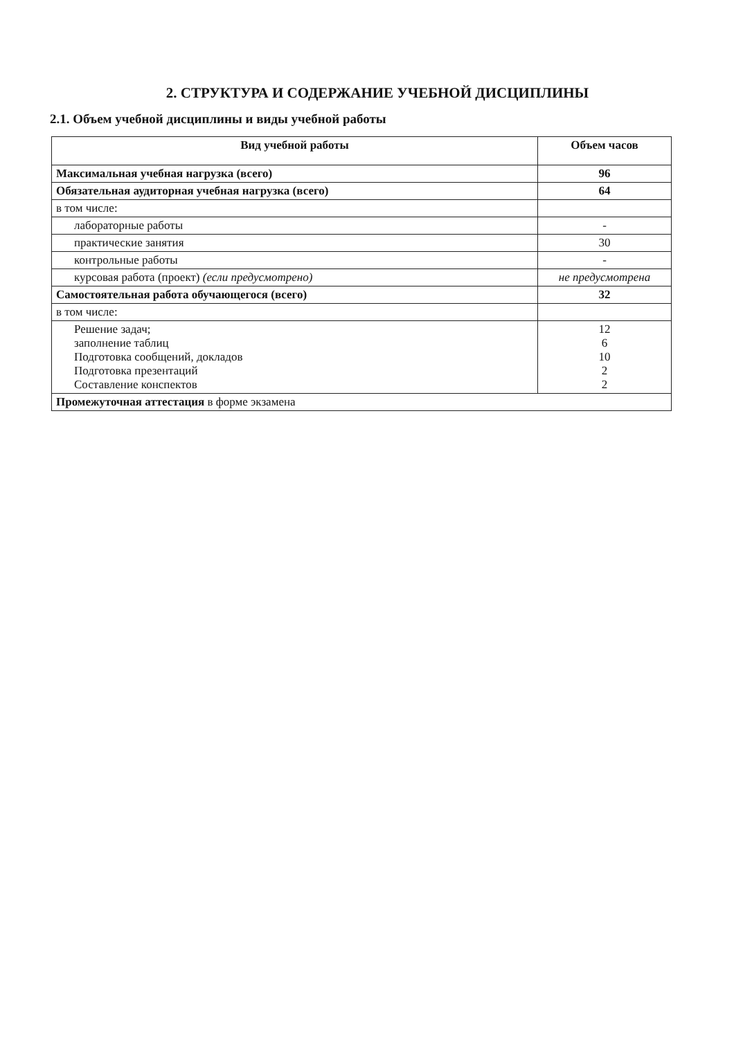2. СТРУКТУРА И СОДЕРЖАНИЕ УЧЕБНОЙ ДИСЦИПЛИНЫ
2.1. Объем учебной дисциплины и виды учебной работы
| Вид учебной работы | Объем часов |
| --- | --- |
| Максимальная учебная нагрузка (всего) | 96 |
| Обязательная аудиторная учебная нагрузка (всего) | 64 |
| в том числе: | |
| лабораторные работы | - |
| практические занятия | 30 |
| контрольные работы | - |
| курсовая работа (проект) (если предусмотрено) | не предусмотрена |
| Самостоятельная работа обучающегося (всего) | 32 |
| в том числе: | |
| Решение задач; заполнение таблиц Подготовка сообщений, докладов Подготовка презентаций Составление конспектов | 12 6 10 2 2 |
| Промежуточная аттестация в форме экзамена | |